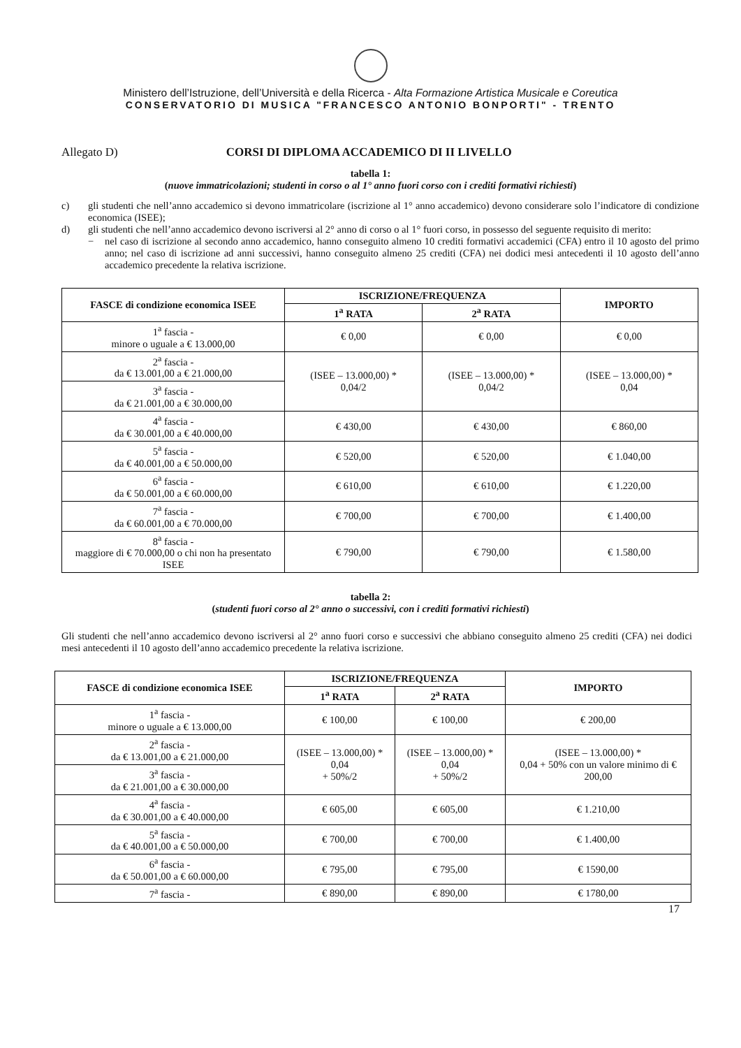Ministero dell’Istruzione, dell’Università e della Ricerca - Alta Formazione Artistica Musicale e Coreutica
CONSERVATORIO DI MUSICA "FRANCESCO ANTONIO BONPORTI" - TRENTO
Allegato D) CORSI DI DIPLOMA ACCADEMICO DI II LIVELLO
tabella 1:
(nuove immatricolazioni; studenti in corso o al 1° anno fuori corso con i crediti formativi richiesti)
c) gli studenti che nell’anno accademico si devono immatricolare (iscrizione al 1° anno accademico) devono considerare solo l’indicatore di condizione economica (ISEE);
d) gli studenti che nell’anno accademico devono iscriversi al 2° anno di corso o al 1° fuori corso, in possesso del seguente requisito di merito:
− nel caso di iscrizione al secondo anno accademico, hanno conseguito almeno 10 crediti formativi accademici (CFA) entro il 10 agosto del primo anno; nel caso di iscrizione ad anni successivi, hanno conseguito almeno 25 crediti (CFA) nei dodici mesi antecedenti il 10 agosto dell’anno accademico precedente la relativa iscrizione.
| FASCE di condizione economica ISEE | ISCRIZIONE/FREQUENZA | | IMPORTO |
| --- | --- | --- | --- |
| | 1<sup>a</sup> RATA | 2<sup>a</sup> RATA | |
| 1<sup>a</sup> fascia - minore o uguale a € 13.000,00 | € 0,00 | € 0,00 | € 0,00 |
| 2<sup>a</sup> fascia - da € 13.001,00 a € 21.000,00 | (ISEE – 13.000,00) * 0,04/2 | (ISEE – 13.000,00) * 0,04/2 | (ISEE – 13.000,00) * 0,04 |
| 3<sup>a</sup> fascia - da € 21.001,00 a € 30.000,00 | | | |
| 4<sup>a</sup> fascia - da € 30.001,00 a € 40.000,00 | € 430,00 | € 430,00 | € 860,00 |
| 5<sup>a</sup> fascia - da € 40.001,00 a € 50.000,00 | € 520,00 | € 520,00 | € 1.040,00 |
| 6<sup>a</sup> fascia - da € 50.001,00 a € 60.000,00 | € 610,00 | € 610,00 | € 1.220,00 |
| 7<sup>a</sup> fascia - da € 60.001,00 a € 70.000,00 | € 700,00 | € 700,00 | € 1.400,00 |
| 8<sup>a</sup> fascia - maggiore di € 70.000,00 o chi non ha presentato ISEE | € 790,00 | € 790,00 | € 1.580,00 |
tabella 2:
(studenti fuori corso al 2° anno o successivi, con i crediti formativi richiesti)
Gli studenti che nell’anno accademico devono iscriversi al 2° anno fuori corso e successivi che abbiano conseguito almeno 25 crediti (CFA) nei dodici mesi antecedenti il 10 agosto dell’anno accademico precedente la relativa iscrizione.
| FASCE di condizione economica ISEE | ISCRIZIONE/FREQUENZA | | IMPORTO |
| --- | --- | --- | --- |
| | 1<sup>a</sup> RATA | 2<sup>a</sup> RATA | |
| 1<sup>a</sup> fascia - minore o uguale a € 13.000,00 | € 100,00 | € 100,00 | € 200,00 |
| 2<sup>a</sup> fascia - da € 13.001,00 a € 21.000,00 | (ISEE – 13.000,00) * 0,04 + 50%/2 | (ISEE – 13.000,00) * 0,04 + 50%/2 | (ISEE – 13.000,00) * 0,04 + 50% con un valore minimo di € 200,00 |
| 3<sup>a</sup> fascia - da € 21.001,00 a € 30.000,00 | | | |
| 4<sup>a</sup> fascia - da € 30.001,00 a € 40.000,00 | € 605,00 | € 605,00 | € 1.210,00 |
| 5<sup>a</sup> fascia - da € 40.001,00 a € 50.000,00 | € 700,00 | € 700,00 | € 1.400,00 |
| 6<sup>a</sup> fascia - da € 50.001,00 a € 60.000,00 | € 795,00 | € 795,00 | € 1590,00 |
| 7<sup>a</sup> fascia - | € 890,00 | € 890,00 | € 1780,00 |
17